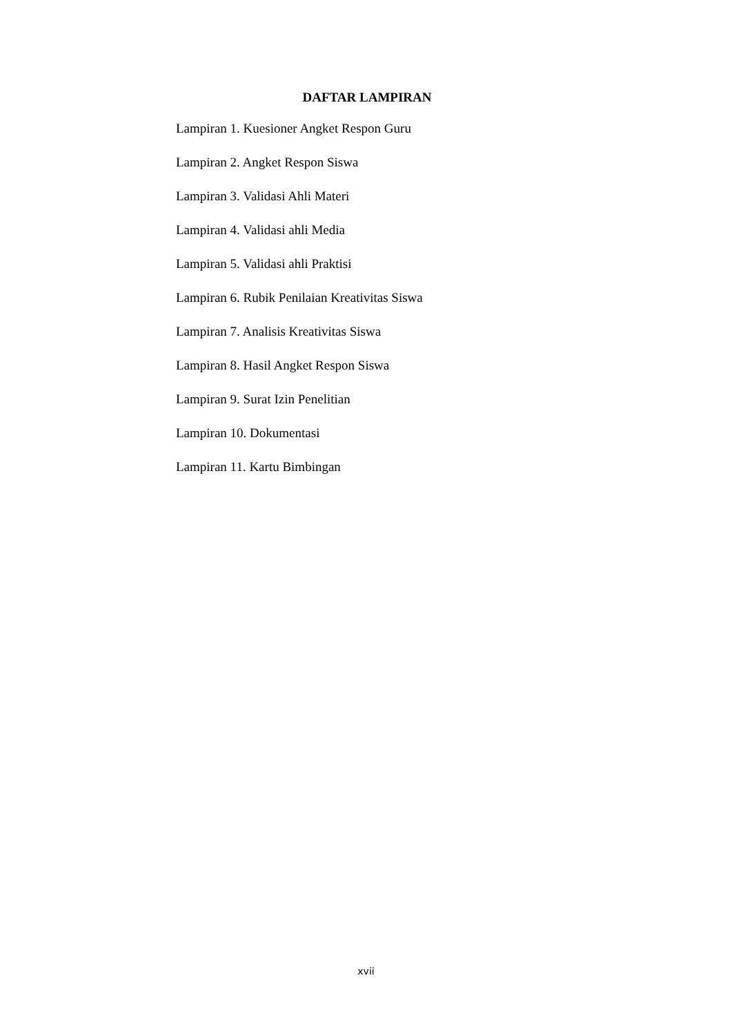DAFTAR LAMPIRAN
Lampiran 1. Kuesioner Angket Respon Guru
Lampiran 2. Angket Respon Siswa
Lampiran 3. Validasi Ahli Materi
Lampiran 4. Validasi ahli Media
Lampiran 5. Validasi ahli Praktisi
Lampiran 6. Rubik Penilaian Kreativitas Siswa
Lampiran 7. Analisis Kreativitas Siswa
Lampiran 8. Hasil Angket Respon Siswa
Lampiran 9. Surat Izin Penelitian
Lampiran 10. Dokumentasi
Lampiran 11. Kartu Bimbingan
xvii